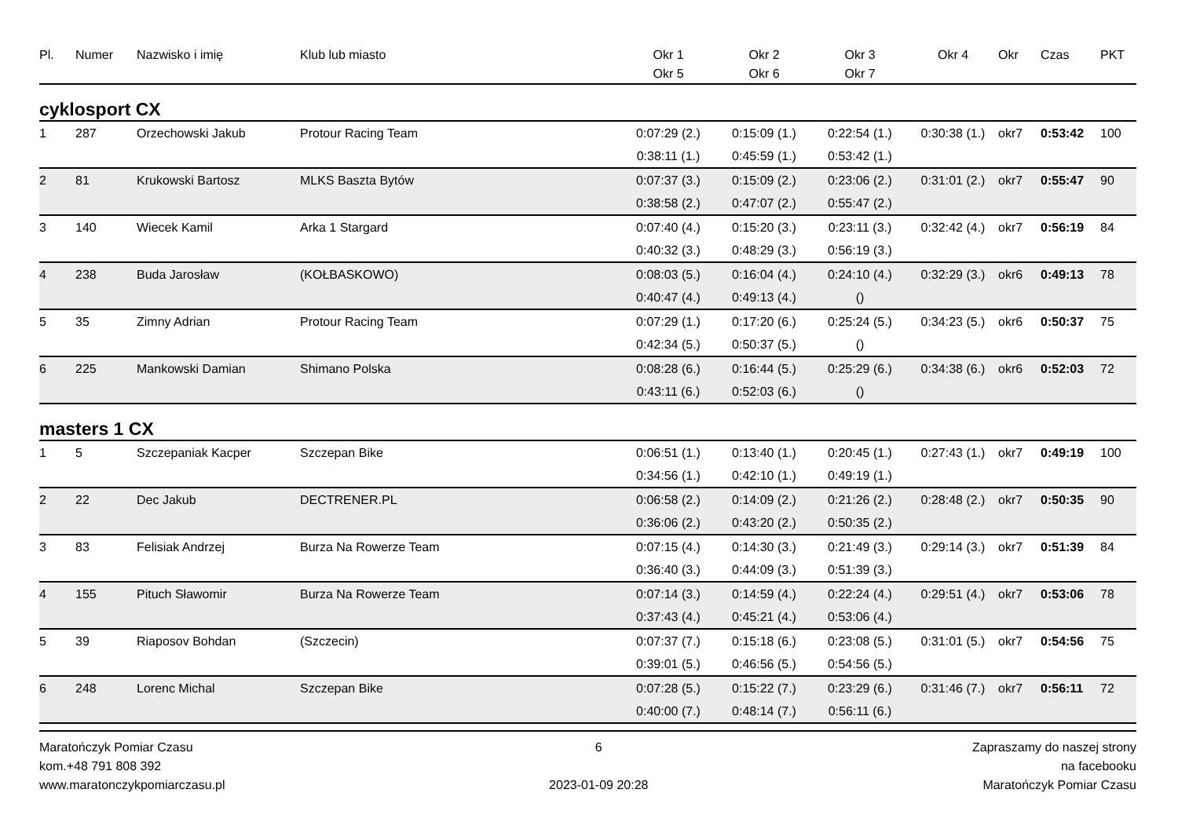| Pl. | Numer | Nazwisko i imię | Klub lub miasto | Okr 1 Okr 5 | Okr 2 Okr 6 | Okr 3 Okr 7 | Okr 4 | Okr | Czas | PKT |
| --- | --- | --- | --- | --- | --- | --- | --- | --- | --- | --- |
| cyklosport CX | | | | | | | | | | |
| 1 | 287 | Orzechowski Jakub | Protour Racing Team | 0:07:29 (2.) | 0:15:09 (1.) | 0:22:54 (1.) | 0:30:38 (1.) | okr7 | 0:53:42 | 100 |
| | | | | 0:38:11 (1.) | 0:45:59 (1.) | 0:53:42 (1.) | | | | |
| 2 | 81 | Krukowski Bartosz | MLKS Baszta Bytów | 0:07:37 (3.) | 0:15:09 (2.) | 0:23:06 (2.) | 0:31:01 (2.) | okr7 | 0:55:47 | 90 |
| | | | | 0:38:58 (2.) | 0:47:07 (2.) | 0:55:47 (2.) | | | | |
| 3 | 140 | Wiecek Kamil | Arka 1 Stargard | 0:07:40 (4.) | 0:15:20 (3.) | 0:23:11 (3.) | 0:32:42 (4.) | okr7 | 0:56:19 | 84 |
| | | | | 0:40:32 (3.) | 0:48:29 (3.) | 0:56:19 (3.) | | | | |
| 4 | 238 | Buda Jarosław | (KOŁBASKOWO) | 0:08:03 (5.) | 0:16:04 (4.) | 0:24:10 (4.) | 0:32:29 (3.) | okr6 | 0:49:13 | 78 |
| | | | | 0:40:47 (4.) | 0:49:13 (4.) | () | | | | |
| 5 | 35 | Zimny Adrian | Protour Racing Team | 0:07:29 (1.) | 0:17:20 (6.) | 0:25:24 (5.) | 0:34:23 (5.) | okr6 | 0:50:37 | 75 |
| | | | | 0:42:34 (5.) | 0:50:37 (5.) | () | | | | |
| 6 | 225 | Mankowski Damian | Shimano Polska | 0:08:28 (6.) | 0:16:44 (5.) | 0:25:29 (6.) | 0:34:38 (6.) | okr6 | 0:52:03 | 72 |
| | | | | 0:43:11 (6.) | 0:52:03 (6.) | () | | | | |
| masters 1 CX | | | | | | | | | | |
| 1 | 5 | Szczepaniak Kacper | Szczepan Bike | 0:06:51 (1.) | 0:13:40 (1.) | 0:20:45 (1.) | 0:27:43 (1.) | okr7 | 0:49:19 | 100 |
| | | | | 0:34:56 (1.) | 0:42:10 (1.) | 0:49:19 (1.) | | | | |
| 2 | 22 | Dec Jakub | DECTRENER.PL | 0:06:58 (2.) | 0:14:09 (2.) | 0:21:26 (2.) | 0:28:48 (2.) | okr7 | 0:50:35 | 90 |
| | | | | 0:36:06 (2.) | 0:43:20 (2.) | 0:50:35 (2.) | | | | |
| 3 | 83 | Felisiak Andrzej | Burza Na Rowerze Team | 0:07:15 (4.) | 0:14:30 (3.) | 0:21:49 (3.) | 0:29:14 (3.) | okr7 | 0:51:39 | 84 |
| | | | | 0:36:40 (3.) | 0:44:09 (3.) | 0:51:39 (3.) | | | | |
| 4 | 155 | Pituch Sławomir | Burza Na Rowerze Team | 0:07:14 (3.) | 0:14:59 (4.) | 0:22:24 (4.) | 0:29:51 (4.) | okr7 | 0:53:06 | 78 |
| | | | | 0:37:43 (4.) | 0:45:21 (4.) | 0:53:06 (4.) | | | | |
| 5 | 39 | Riaposov Bohdan | (Szczecin) | 0:07:37 (7.) | 0:15:18 (6.) | 0:23:08 (5.) | 0:31:01 (5.) | okr7 | 0:54:56 | 75 |
| | | | | 0:39:01 (5.) | 0:46:56 (5.) | 0:54:56 (5.) | | | | |
| 6 | 248 | Lorenc Michal | Szczepan Bike | 0:07:28 (5.) | 0:15:22 (7.) | 0:23:29 (6.) | 0:31:46 (7.) | okr7 | 0:56:11 | 72 |
| | | | | 0:40:00 (7.) | 0:48:14 (7.) | 0:56:11 (6.) | | | | |
Maratończyk Pomiar Czasu
kom.+48 791 808 392
www.maratonczykpomiarczasu.pl
6
2023-01-09 20:28
Zapraszamy do naszej strony
na facebooku
Maratończyk Pomiar Czasu